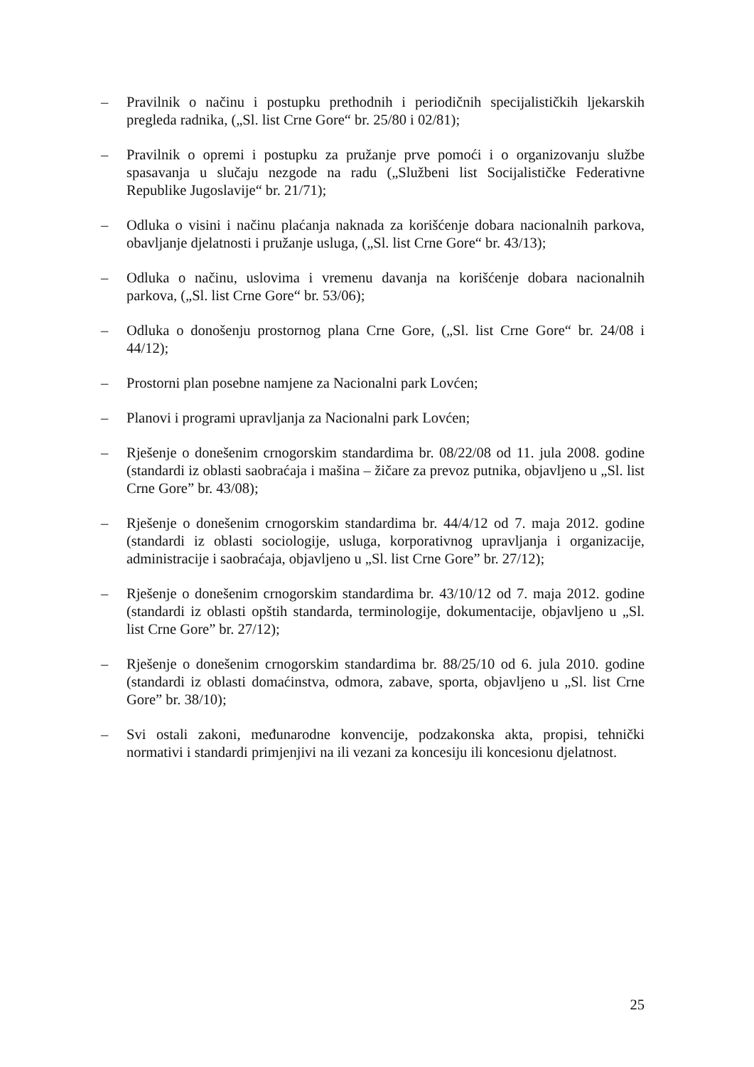– Pravilnik o načinu i postupku prethodnih i periodičnih specijalističkih ljekarskih pregleda radnika, („Sl. list Crne Gore“ br. 25/80 i 02/81);
– Pravilnik o opremi i postupku za pružanje prve pomoći i o organizovanju službe spasavanja u slučaju nezgode na radu („Službeni list Socijalističke Federativne Republike Jugoslavije“ br. 21/71);
– Odluka o visini i načinu plaćanja naknada za korišćenje dobara nacionalnih parkova, obavljanje djelatnosti i pružanje usluga, („Sl. list Crne Gore“ br. 43/13);
– Odluka o načinu, uslovima i vremenu davanja na korišćenje dobara nacionalnih parkova, („Sl. list Crne Gore“ br. 53/06);
– Odluka o donošenju prostornog plana Crne Gore, („Sl. list Crne Gore“ br. 24/08 i 44/12);
– Prostorni plan posebne namjene za Nacionalni park Lovćen;
– Planovi i programi upravljanja za Nacionalni park Lovćen;
– Rješenje o donešenim crnogorskim standardima br. 08/22/08 od 11. jula 2008. godine (standardi iz oblasti saobraćaja i mašina – žičare za prevoz putnika, objavljeno u „Sl. list Crne Gore” br. 43/08);
– Rješenje o donešenim crnogorskim standardima br. 44/4/12 od 7. maja 2012. godine (standardi iz oblasti sociologije, usluga, korporativnog upravljanja i organizacije, administracije i saobraćaja, objavljeno u „Sl. list Crne Gore” br. 27/12);
– Rješenje o donešenim crnogorskim standardima br. 43/10/12 od 7. maja 2012. godine (standardi iz oblasti opštih standarda, terminologije, dokumentacije, objavljeno u „Sl. list Crne Gore” br. 27/12);
– Rješenje o donešenim crnogorskim standardima br. 88/25/10 od 6. jula 2010. godine (standardi iz oblasti domaćinstva, odmora, zabave, sporta, objavljeno u „Sl. list Crne Gore” br. 38/10);
– Svi ostali zakoni, međunarodne konvencije, podzakonska akta, propisi, tehnički normativi i standardi primjenjivi na ili vezani za koncesiju ili koncesionu djelatnost.
25